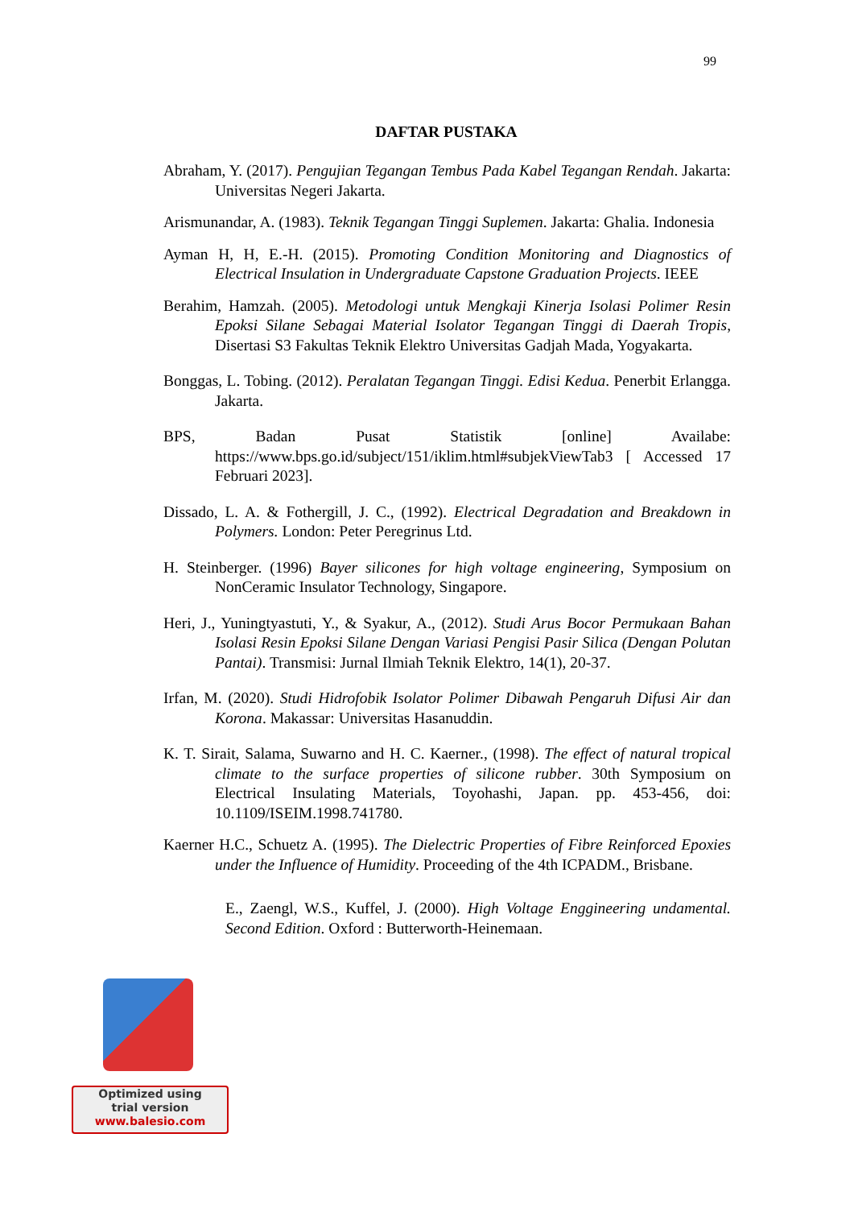99
DAFTAR PUSTAKA
Abraham, Y. (2017). Pengujian Tegangan Tembus Pada Kabel Tegangan Rendah. Jakarta: Universitas Negeri Jakarta.
Arismunandar, A. (1983). Teknik Tegangan Tinggi Suplemen. Jakarta: Ghalia. Indonesia
Ayman H, H, E.-H. (2015). Promoting Condition Monitoring and Diagnostics of Electrical Insulation in Undergraduate Capstone Graduation Projects. IEEE
Berahim, Hamzah. (2005). Metodologi untuk Mengkaji Kinerja Isolasi Polimer Resin Epoksi Silane Sebagai Material Isolator Tegangan Tinggi di Daerah Tropis, Disertasi S3 Fakultas Teknik Elektro Universitas Gadjah Mada, Yogyakarta.
Bonggas, L. Tobing. (2012). Peralatan Tegangan Tinggi. Edisi Kedua. Penerbit Erlangga. Jakarta.
BPS, Badan Pusat Statistik [online] Availabe: https://www.bps.go.id/subject/151/iklim.html#subjekViewTab3 [ Accessed 17 Februari 2023].
Dissado, L. A. & Fothergill, J. C., (1992). Electrical Degradation and Breakdown in Polymers. London: Peter Peregrinus Ltd.
H. Steinberger. (1996) Bayer silicones for high voltage engineering, Symposium on NonCeramic Insulator Technology, Singapore.
Heri, J., Yuningtyastuti, Y., & Syakur, A., (2012). Studi Arus Bocor Permukaan Bahan Isolasi Resin Epoksi Silane Dengan Variasi Pengisi Pasir Silica (Dengan Polutan Pantai). Transmisi: Jurnal Ilmiah Teknik Elektro, 14(1), 20-37.
Irfan, M. (2020). Studi Hidrofobik Isolator Polimer Dibawah Pengaruh Difusi Air dan Korona. Makassar: Universitas Hasanuddin.
K. T. Sirait, Salama, Suwarno and H. C. Kaerner., (1998). The effect of natural tropical climate to the surface properties of silicone rubber. 30th Symposium on Electrical Insulating Materials, Toyohashi, Japan. pp. 453-456, doi: 10.1109/ISEIM.1998.741780.
Kaerner H.C., Schuetz A. (1995). The Dielectric Properties of Fibre Reinforced Epoxies under the Influence of Humidity. Proceeding of the 4th ICPADM., Brisbane.
E., Zaengl, W.S., Kuffel, J. (2000). High Voltage Enggineering undamental. Second Edition. Oxford : Butterworth-Heinemaan.
Optimized using
trial version
www.balesio.com